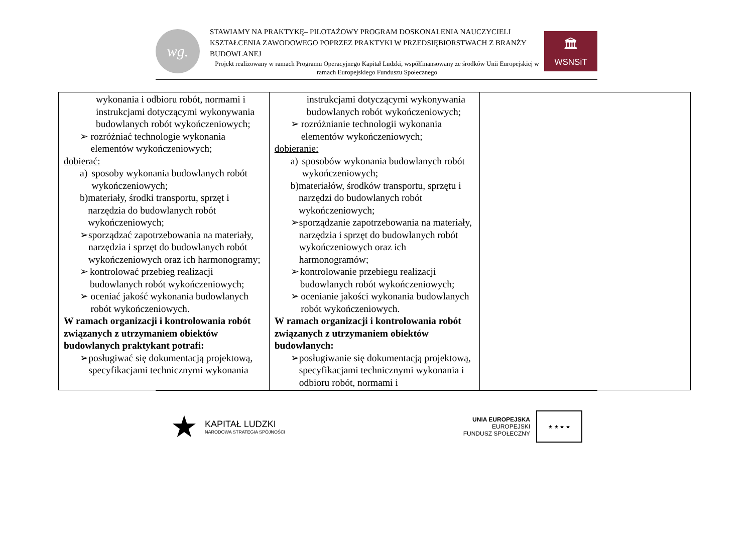wg.
STAWIAMY NA PRAKTYKĘ– PILOTAŻOWY PROGRAM DOSKONALENIA NAUCZYCIELI KSZTAŁCENIA ZAWODOWEGO POPRZEZ PRAKTYKI W PRZEDSIĘBIORSTWACH Z BRANŻY BUDOWLANEJ
Projekt realizowany w ramach Programu Operacyjnego Kapitał Ludzki, współfinansowany ze środków Unii Europejskiej w ramach Europejskiego Funduszu Społecznego
🏛
WSNSiT
| wykonania i odbioru robót, normami i instrukcjami dotyczącymi wykonywania budowlanych robót wykończeniowych; ➢ rozróżniać technologie wykonania elementów wykończeniowych; dobierać: a) sposoby wykonania budowlanych robót wykończeniowych; b) materiały, środki transportu, sprzęt i narzędzia do budowlanych robót wykończeniowych; ➢ sporządzać zapotrzebowania na materiały, narzędzia i sprzęt do budowlanych robót wykończeniowych oraz ich harmonogramy; ➢ kontrolować przebieg realizacji budowlanych robót wykończeniowych; ➢ oceniać jakość wykonania budowlanych robót wykończeniowych. W ramach organizacji i kontrolowania robót związanych z utrzymaniem obiektów budowlanych praktykant potrafi: ➢ posługiwać się dokumentacją projektową, specyfikacjami technicznymi wykonania | instrukcjami dotyczącymi wykonywania budowlanych robót wykończeniowych; ➢ rozróżnianie technologii wykonania elementów wykończeniowych; dobieranie: a) sposobów wykonania budowlanych robót wykończeniowych; b) materiałów, środków transportu, sprzętu i narzędzi do budowlanych robót wykończeniowych; ➢ sporządzanie zapotrzebowania na materiały, narzędzia i sprzęt do budowlanych robót wykończeniowych oraz ich harmonogramów; ➢ kontrolowanie przebiegu realizacji budowlanych robót wykończeniowych; ➢ ocenianie jakości wykonania budowlanych robót wykończeniowych. W ramach organizacji i kontrolowania robót związanych z utrzymaniem obiektów budowlanych: ➢ posługiwanie się dokumentacją projektową, specyfikacjami technicznymi wykonania i odbioru robót, normami i | |
★
KAPITAŁ LUDZKI
NARODOWA STRATEGIA SPÓJNOŚCI
UNIA EUROPEJSKA
EUROPEJSKI
FUNDUSZ SPOŁECZNY
★ ★ ★ ★